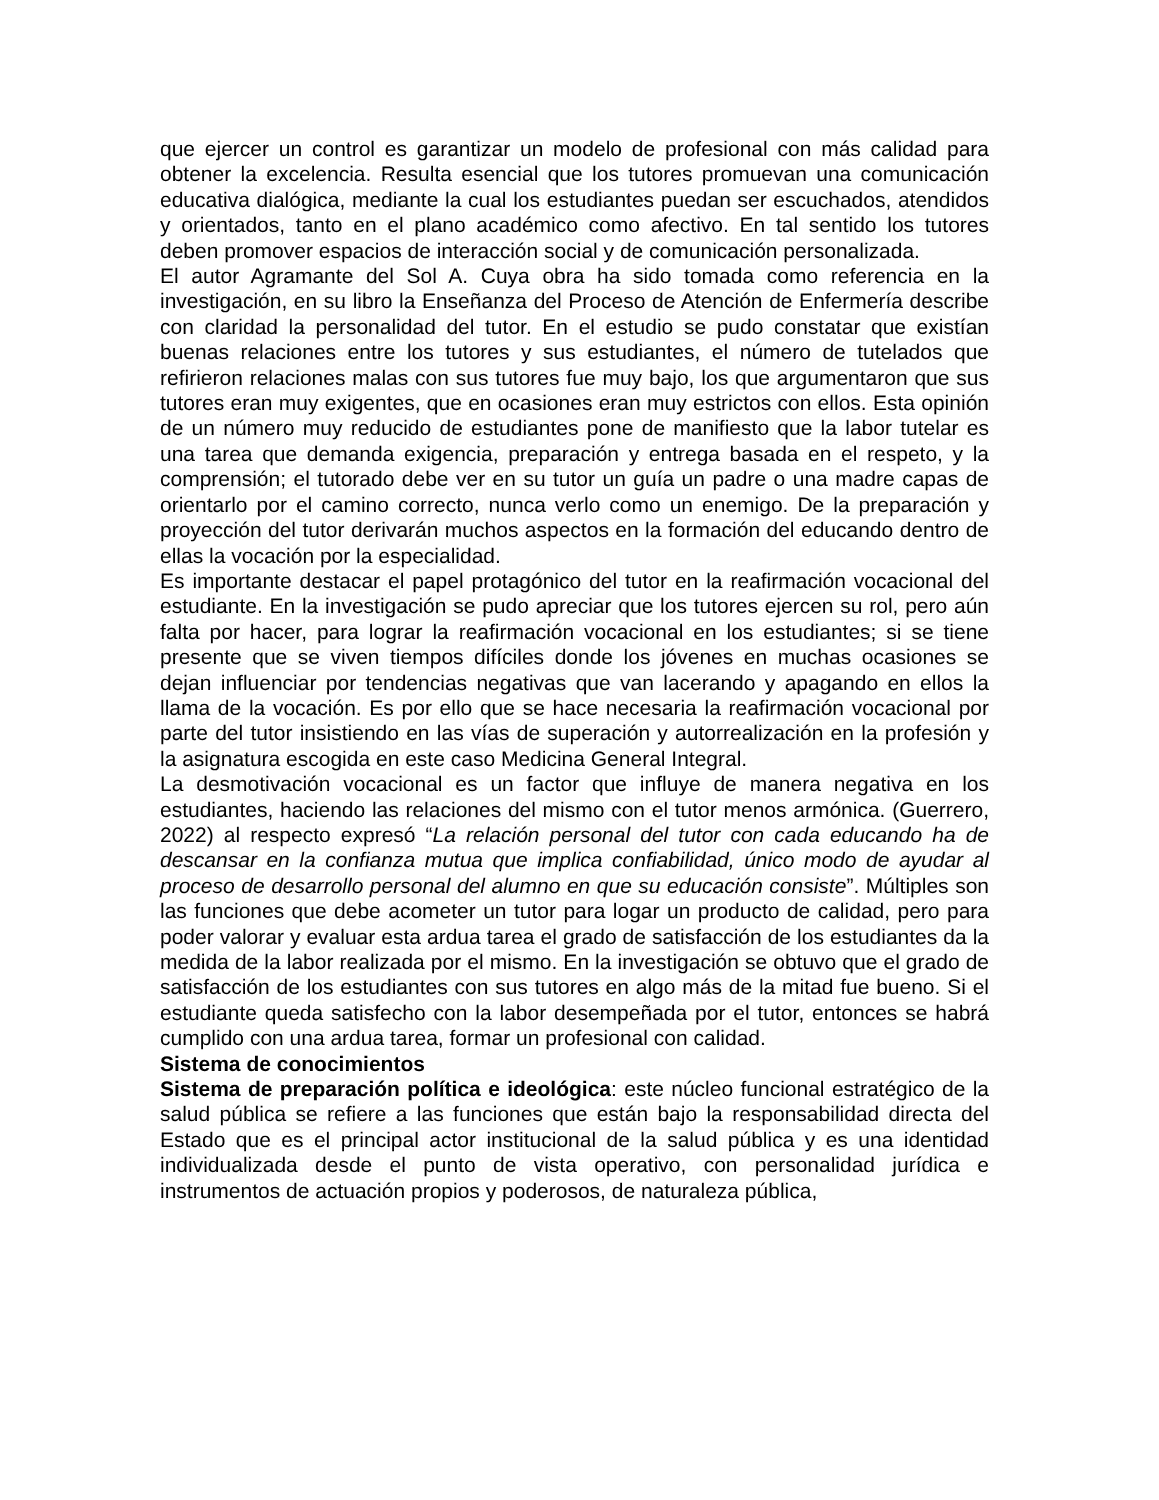que ejercer un control es garantizar un modelo de profesional con más calidad para obtener la excelencia. Resulta esencial que los tutores promuevan una comunicación educativa dialógica, mediante la cual los estudiantes puedan ser escuchados, atendidos y orientados, tanto en el plano académico como afectivo. En tal sentido los tutores deben promover espacios de interacción social y de comunicación personalizada.
El autor Agramante del Sol A. Cuya obra ha sido tomada como referencia en la investigación, en su libro la Enseñanza del Proceso de Atención de Enfermería describe con claridad la personalidad del tutor. En el estudio se pudo constatar que existían buenas relaciones entre los tutores y sus estudiantes, el número de tutelados que refirieron relaciones malas con sus tutores fue muy bajo, los que argumentaron que sus tutores eran muy exigentes, que en ocasiones eran muy estrictos con ellos. Esta opinión de un número muy reducido de estudiantes pone de manifiesto que la labor tutelar es una tarea que demanda exigencia, preparación y entrega basada en el respeto, y la comprensión; el tutorado debe ver en su tutor un guía un padre o una madre capas de orientarlo por el camino correcto, nunca verlo como un enemigo. De la preparación y proyección del tutor derivarán muchos aspectos en la formación del educando dentro de ellas la vocación por la especialidad.
Es importante destacar el papel protagónico del tutor en la reafirmación vocacional del estudiante. En la investigación se pudo apreciar que los tutores ejercen su rol, pero aún falta por hacer, para lograr la reafirmación vocacional en los estudiantes; si se tiene presente que se viven tiempos difíciles donde los jóvenes en muchas ocasiones se dejan influenciar por tendencias negativas que van lacerando y apagando en ellos la llama de la vocación. Es por ello que se hace necesaria la reafirmación vocacional por parte del tutor insistiendo en las vías de superación y autorrealización en la profesión y la asignatura escogida en este caso Medicina General Integral.
La desmotivación vocacional es un factor que influye de manera negativa en los estudiantes, haciendo las relaciones del mismo con el tutor menos armónica. (Guerrero, 2022) al respecto expresó “La relación personal del tutor con cada educando ha de descansar en la confianza mutua que implica confiabilidad, único modo de ayudar al proceso de desarrollo personal del alumno en que su educación consiste”. Múltiples son las funciones que debe acometer un tutor para logar un producto de calidad, pero para poder valorar y evaluar esta ardua tarea el grado de satisfacción de los estudiantes da la medida de la labor realizada por el mismo. En la investigación se obtuvo que el grado de satisfacción de los estudiantes con sus tutores en algo más de la mitad fue bueno. Si el estudiante queda satisfecho con la labor desempeñada por el tutor, entonces se habrá cumplido con una ardua tarea, formar un profesional con calidad.
Sistema de conocimientos
Sistema de preparación política e ideológica: este núcleo funcional estratégico de la salud pública se refiere a las funciones que están bajo la responsabilidad directa del Estado que es el principal actor institucional de la salud pública y es una identidad individualizada desde el punto de vista operativo, con personalidad jurídica e instrumentos de actuación propios y poderosos, de naturaleza pública,